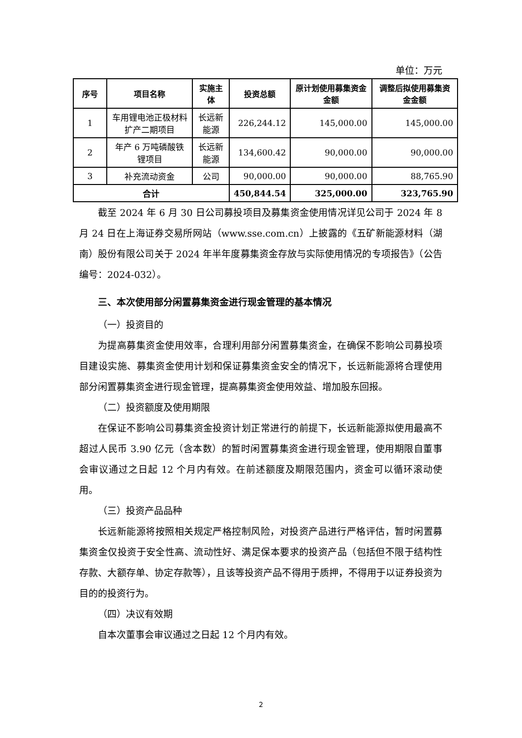单位：万元
| 序号 | 项目名称 | 实施主体 | 投资总额 | 原计划使用募集资金金额 | 调整后拟使用募集资金金额 |
| --- | --- | --- | --- | --- | --- |
| 1 | 车用锂电池正极材料扩产二期项目 | 长远新能源 | 226,244.12 | 145,000.00 | 145,000.00 |
| 2 | 年产 6 万吨磷酸铁锂项目 | 长远新能源 | 134,600.42 | 90,000.00 | 90,000.00 |
| 3 | 补充流动资金 | 公司 | 90,000.00 | 90,000.00 | 88,765.90 |
| 合计 | | | 450,844.54 | 325,000.00 | 323,765.90 |
截至 2024 年 6 月 30 日公司募投项目及募集资金使用情况详见公司于 2024 年 8 月 24 日在上海证券交易所网站（www.sse.com.cn）上披露的《五矿新能源材料（湖南）股份有限公司关于 2024 年半年度募集资金存放与实际使用情况的专项报告》（公告编号：2024-032）。
三、本次使用部分闲置募集资金进行现金管理的基本情况
（一）投资目的
为提高募集资金使用效率，合理利用部分闲置募集资金，在确保不影响公司募投项目建设实施、募集资金使用计划和保证募集资金安全的情况下，长远新能源将合理使用部分闲置募集资金进行现金管理，提高募集资金使用效益、增加股东回报。
（二）投资额度及使用期限
在保证不影响公司募集资金投资计划正常进行的前提下，长远新能源拟使用最高不超过人民币 3.90 亿元（含本数）的暂时闲置募集资金进行现金管理，使用期限自董事会审议通过之日起 12 个月内有效。在前述额度及期限范围内，资金可以循环滚动使用。
（三）投资产品品种
长远新能源将按照相关规定严格控制风险，对投资产品进行严格评估，暂时闲置募集资金仅投资于安全性高、流动性好、满足保本要求的投资产品（包括但不限于结构性存款、大额存单、协定存款等），且该等投资产品不得用于质押，不得用于以证券投资为目的的投资行为。
（四）决议有效期
自本次董事会审议通过之日起 12 个月内有效。
2